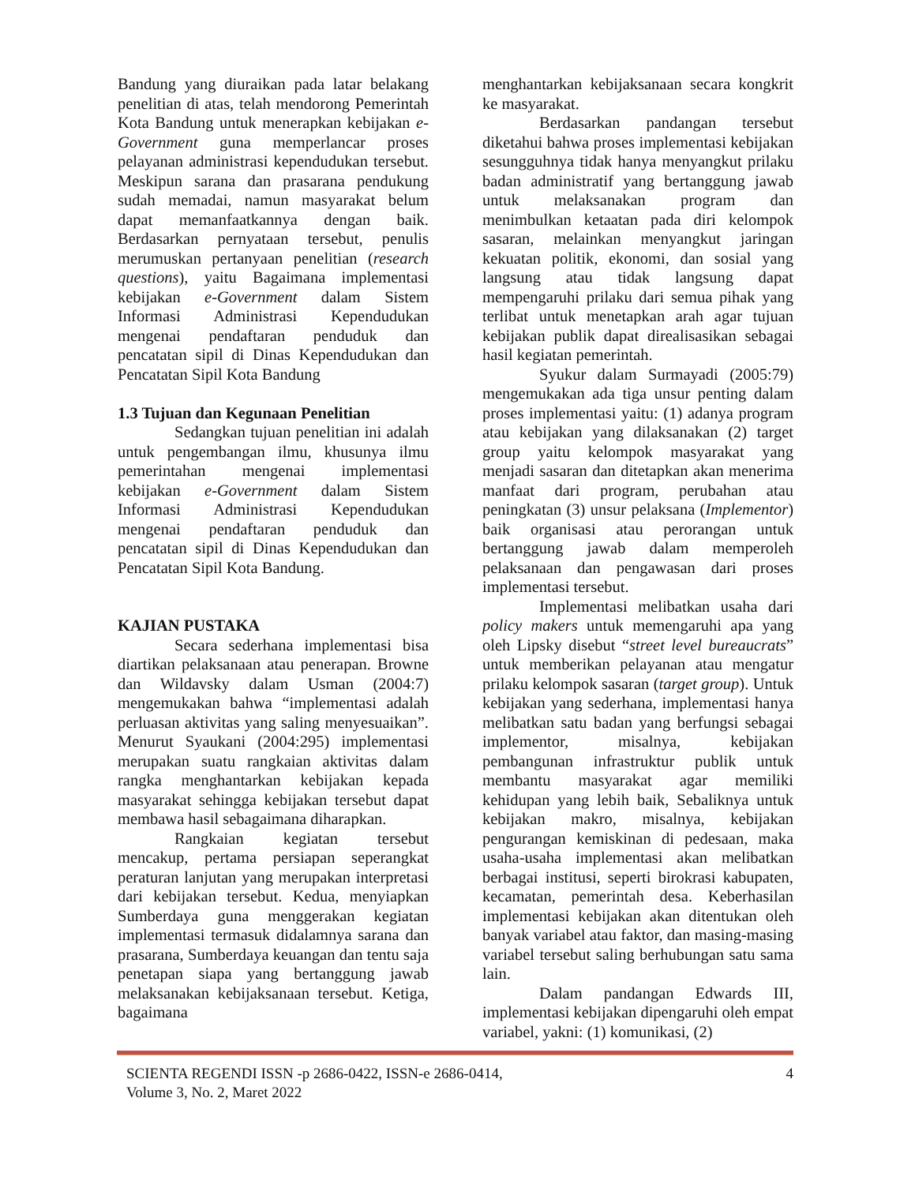Bandung yang diuraikan pada latar belakang penelitian di atas, telah mendorong Pemerintah Kota Bandung untuk menerapkan kebijakan e-Government guna memperlancar proses pelayanan administrasi kependudukan tersebut. Meskipun sarana dan prasarana pendukung sudah memadai, namun masyarakat belum dapat memanfaatkannya dengan baik. Berdasarkan pernyataan tersebut, penulis merumuskan pertanyaan penelitian (research questions), yaitu Bagaimana implementasi kebijakan e-Government dalam Sistem Informasi Administrasi Kependudukan mengenai pendaftaran penduduk dan pencatatan sipil di Dinas Kependudukan dan Pencatatan Sipil Kota Bandung
1.3 Tujuan dan Kegunaan Penelitian
Sedangkan tujuan penelitian ini adalah untuk pengembangan ilmu, khusunya ilmu pemerintahan mengenai implementasi kebijakan e-Government dalam Sistem Informasi Administrasi Kependudukan mengenai pendaftaran penduduk dan pencatatan sipil di Dinas Kependudukan dan Pencatatan Sipil Kota Bandung.
KAJIAN PUSTAKA
Secara sederhana implementasi bisa diartikan pelaksanaan atau penerapan. Browne dan Wildavsky dalam Usman (2004:7) mengemukakan bahwa “implementasi adalah perluasan aktivitas yang saling menyesuaikan”. Menurut Syaukani (2004:295) implementasi merupakan suatu rangkaian aktivitas dalam rangka menghantarkan kebijakan kepada masyarakat sehingga kebijakan tersebut dapat membawa hasil sebagaimana diharapkan.
Rangkaian kegiatan tersebut mencakup, pertama persiapan seperangkat peraturan lanjutan yang merupakan interpretasi dari kebijakan tersebut. Kedua, menyiapkan Sumberdaya guna menggerakan kegiatan implementasi termasuk didalamnya sarana dan prasarana, Sumberdaya keuangan dan tentu saja penetapan siapa yang bertanggung jawab melaksanakan kebijaksanaan tersebut. Ketiga, bagaimana
menghantarkan kebijaksanaan secara kongkrit ke masyarakat.
Berdasarkan pandangan tersebut diketahui bahwa proses implementasi kebijakan sesungguhnya tidak hanya menyangkut prilaku badan administratif yang bertanggung jawab untuk melaksanakan program dan menimbulkan ketaatan pada diri kelompok sasaran, melainkan menyangkut jaringan kekuatan politik, ekonomi, dan sosial yang langsung atau tidak langsung dapat mempengaruhi prilaku dari semua pihak yang terlibat untuk menetapkan arah agar tujuan kebijakan publik dapat direalisasikan sebagai hasil kegiatan pemerintah.
Syukur dalam Surmayadi (2005:79) mengemukakan ada tiga unsur penting dalam proses implementasi yaitu: (1) adanya program atau kebijakan yang dilaksanakan (2) target group yaitu kelompok masyarakat yang menjadi sasaran dan ditetapkan akan menerima manfaat dari program, perubahan atau peningkatan (3) unsur pelaksana (Implementor) baik organisasi atau perorangan untuk bertanggung jawab dalam memperoleh pelaksanaan dan pengawasan dari proses implementasi tersebut.
Implementasi melibatkan usaha dari policy makers untuk memengaruhi apa yang oleh Lipsky disebut “street level bureaucrats” untuk memberikan pelayanan atau mengatur prilaku kelompok sasaran (target group). Untuk kebijakan yang sederhana, implementasi hanya melibatkan satu badan yang berfungsi sebagai implementor, misalnya, kebijakan pembangunan infrastruktur publik untuk membantu masyarakat agar memiliki kehidupan yang lebih baik, Sebaliknya untuk kebijakan makro, misalnya, kebijakan pengurangan kemiskinan di pedesaan, maka usaha-usaha implementasi akan melibatkan berbagai institusi, seperti birokrasi kabupaten, kecamatan, pemerintah desa. Keberhasilan implementasi kebijakan akan ditentukan oleh banyak variabel atau faktor, dan masing-masing variabel tersebut saling berhubungan satu sama lain.
Dalam pandangan Edwards III, implementasi kebijakan dipengaruhi oleh empat variabel, yakni: (1) komunikasi, (2)
SCIENTA REGENDI ISSN -p 2686-0422, ISSN-e 2686-0414,
Volume 3, No. 2, Maret 2022
4